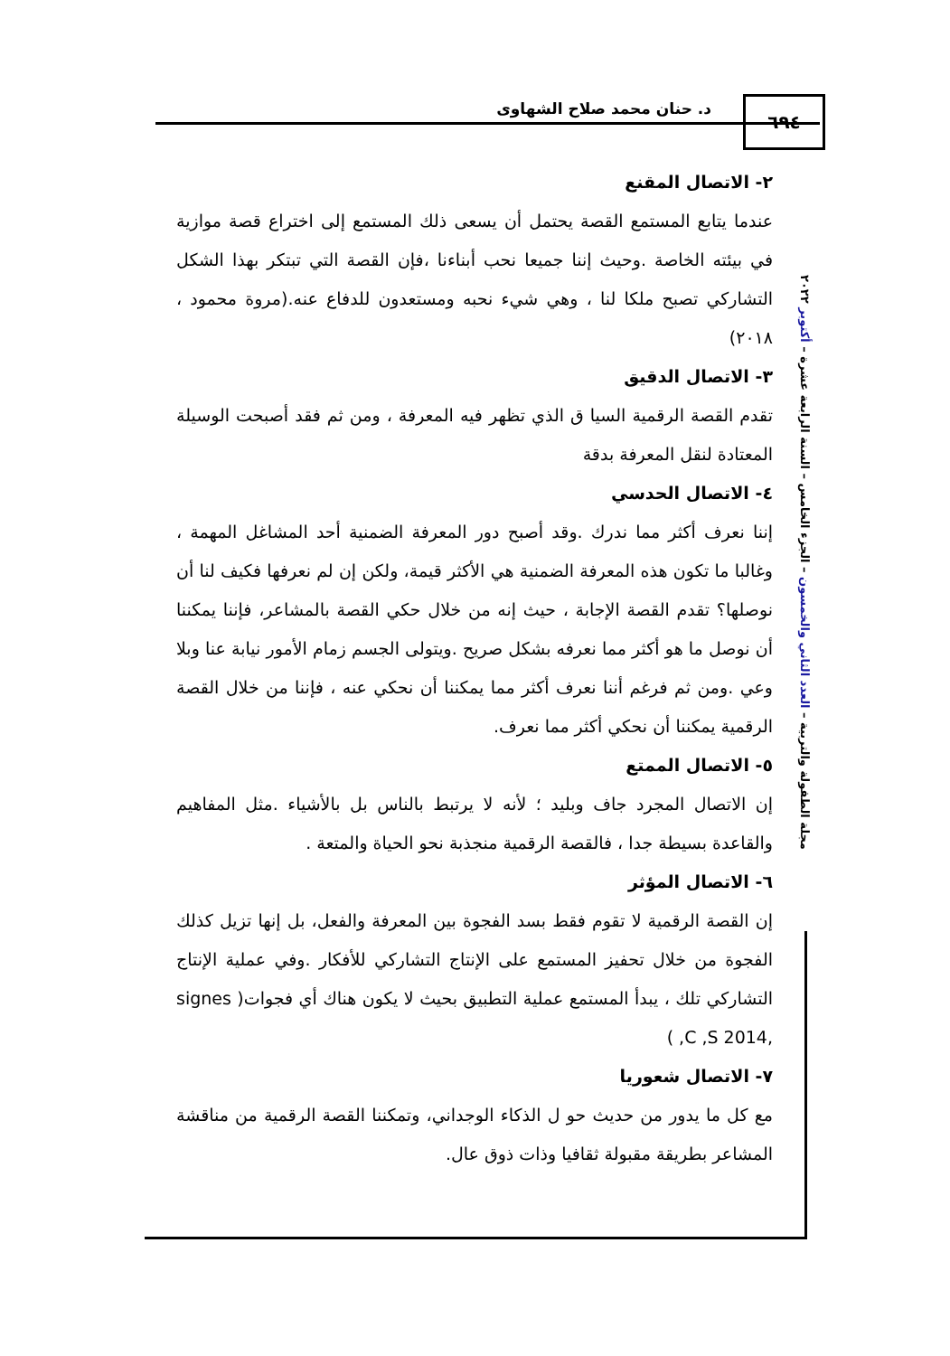د. حنان محمد صلاح الشهاوى ٦٩٤
مجلة الطفولة والتربية – العدد الثاني والخمسون – الجزء الخامس – السنة الرابعة عشرة – أكتوبر ٢٠٢٢
٢- الاتصال المقنع
عندما يتابع المستمع القصة يحتمل أن يسعى ذلك المستمع إلى اختراع قصة موازية في بيئته الخاصة .وحيث إننا جميعا نحب أبناءنا ،فإن القصة التي تبتكر بهذا الشكل التشاركي تصبح ملكا لنا ، وهي شيء نحبه ومستعدون للدفاع عنه.(مروة محمود ، ٢٠١٨)
٣- الاتصال الدقيق
تقدم القصة الرقمية السيا ق الذي تظهر فيه المعرفة ، ومن ثم فقد أصبحت الوسيلة المعتادة لنقل المعرفة بدقة
٤- الاتصال الحدسي
إننا نعرف أكثر مما ندرك .وقد أصبح دور المعرفة الضمنية أحد المشاغل المهمة ، وغالبا ما تكون هذه المعرفة الضمنية هي الأكثر قيمة، ولكن إن لم نعرفها فكيف لنا أن نوصلها؟ تقدم القصة الإجابة ، حيث إنه من خلال حكي القصة بالمشاعر، فإننا يمكننا أن نوصل ما هو أكثر مما نعرفه بشكل صريح .ويتولى الجسم زمام الأمور نيابة عنا وبلا وعي .ومن ثم فرغم أننا نعرف أكثر مما يمكننا أن نحكي عنه ، فإننا من خلال القصة الرقمية يمكننا أن نحكي أكثر مما نعرف.
٥- الاتصال الممتع
إن الاتصال المجرد جاف وبليد ؛ لأنه لا يرتبط بالناس بل بالأشياء .مثل المفاهيم والقاعدة بسيطة جدا ، فالقصة الرقمية منجذبة نحو الحياة والمتعة .
٦- الاتصال المؤثر
إن القصة الرقمية لا تقوم فقط بسد الفجوة بين المعرفة والفعل، بل إنها تزيل كذلك الفجوة من خلال تحفيز المستمع على الإنتاج التشاركي للأفكار .وفي عملية الإنتاج التشاركي تلك ، يبدأ المستمع عملية التطبيق بحيث لا يكون هناك أي فجوات( signes ,C ,S 2014, )
٧- الاتصال شعوريا
مع كل ما يدور من حديث حو ل الذكاء الوجداني، وتمكننا القصة الرقمية من مناقشة المشاعر بطريقة مقبولة ثقافيا وذات ذوق عال.